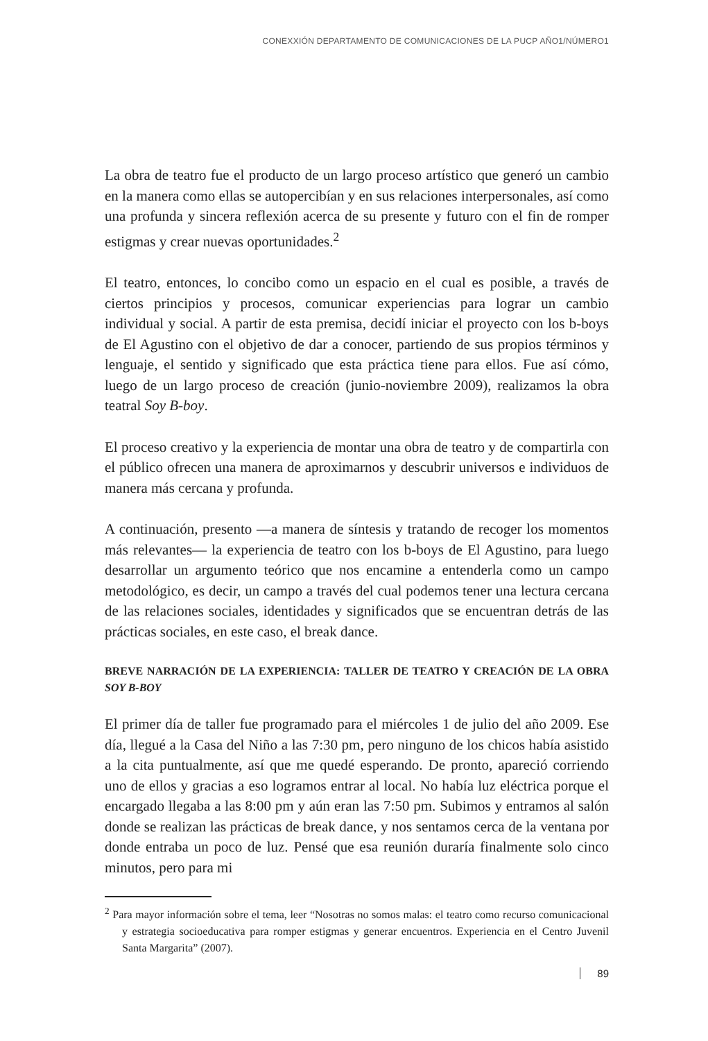CONEXXIÓN DEPARTAMENTO DE COMUNICACIONES DE LA PUCP AÑO1/NÚMERO1
La obra de teatro fue el producto de un largo proceso artístico que generó un cambio en la manera como ellas se autopercibían y en sus relaciones interpersonales, así como una profunda y sincera reflexión acerca de su presente y futuro con el fin de romper estigmas y crear nuevas oportunidades.<sup>2</sup>
El teatro, entonces, lo concibo como un espacio en el cual es posible, a través de ciertos principios y procesos, comunicar experiencias para lograr un cambio individual y social. A partir de esta premisa, decidí iniciar el proyecto con los b-boys de El Agustino con el objetivo de dar a conocer, partiendo de sus propios términos y lenguaje, el sentido y significado que esta práctica tiene para ellos. Fue así cómo, luego de un largo proceso de creación (junio-noviembre 2009), realizamos la obra teatral Soy B-boy.
El proceso creativo y la experiencia de montar una obra de teatro y de compartirla con el público ofrecen una manera de aproximarnos y descubrir universos e individuos de manera más cercana y profunda.
A continuación, presento —a manera de síntesis y tratando de recoger los momentos más relevantes— la experiencia de teatro con los b-boys de El Agustino, para luego desarrollar un argumento teórico que nos encamine a entenderla como un campo metodológico, es decir, un campo a través del cual podemos tener una lectura cercana de las relaciones sociales, identidades y significados que se encuentran detrás de las prácticas sociales, en este caso, el break dance.
BREVE NARRACIÓN DE LA EXPERIENCIA: TALLER DE TEATRO Y CREACIÓN DE LA OBRA SOY B-BOY
El primer día de taller fue programado para el miércoles 1 de julio del año 2009. Ese día, llegué a la Casa del Niño a las 7:30 pm, pero ninguno de los chicos había asistido a la cita puntualmente, así que me quedé esperando. De pronto, apareció corriendo uno de ellos y gracias a eso logramos entrar al local. No había luz eléctrica porque el encargado llegaba a las 8:00 pm y aún eran las 7:50 pm. Subimos y entramos al salón donde se realizan las prácticas de break dance, y nos sentamos cerca de la ventana por donde entraba un poco de luz. Pensé que esa reunión duraría finalmente solo cinco minutos, pero para mi
<sup>2</sup> Para mayor información sobre el tema, leer “Nosotras no somos malas: el teatro como recurso comunicacional y estrategia socioeducativa para romper estigmas y generar encuentros. Experiencia en el Centro Juvenil Santa Margarita” (2007).
89